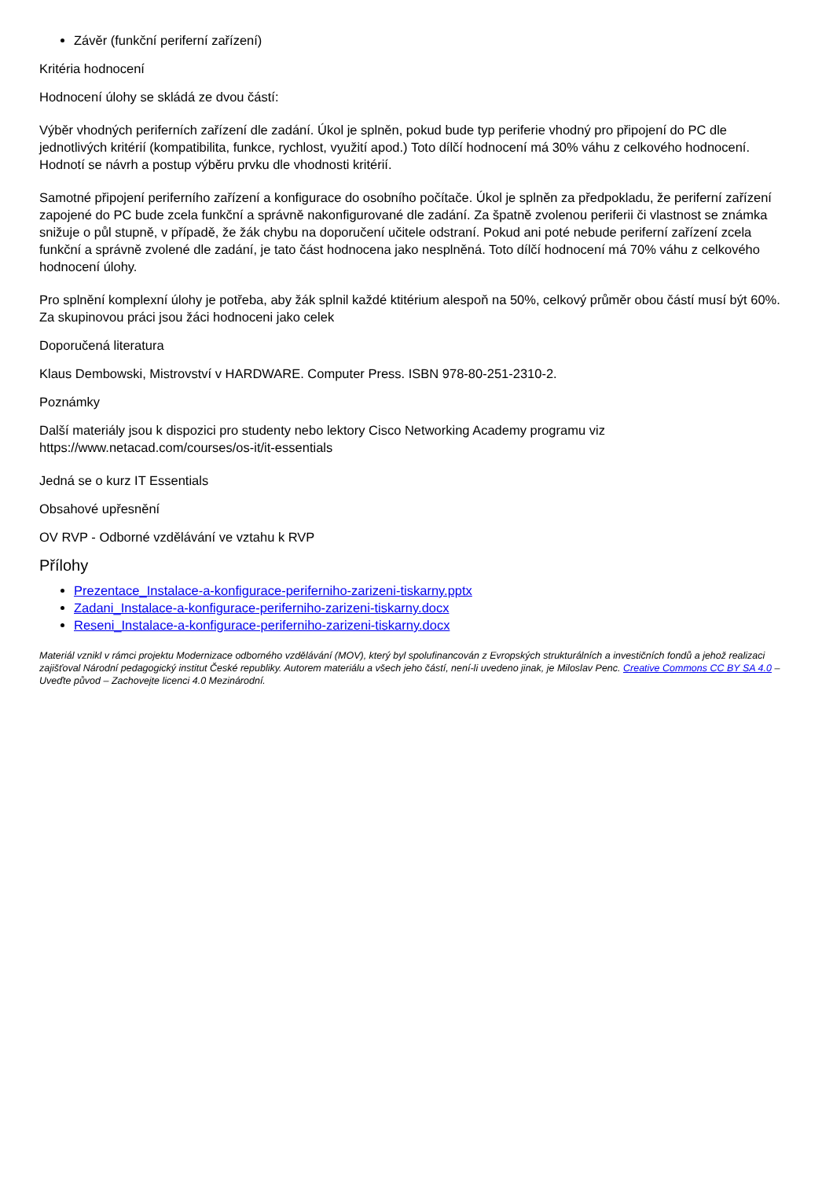Závěr (funkční periferní zařízení)
Kritéria hodnocení
Hodnocení úlohy se skládá ze dvou částí:
Výběr vhodných periferních zařízení dle zadání. Úkol je splněn, pokud bude typ periferie vhodný pro připojení do PC dle jednotlivých kritérií (kompatibilita, funkce, rychlost, využití apod.) Toto dílčí hodnocení má 30% váhu z celkového hodnocení. Hodnotí se návrh a postup výběru prvku dle vhodnosti kritérií.
Samotné připojení periferního zařízení a konfigurace do osobního počítače. Úkol je splněn za předpokladu, že periferní zařízení zapojené do PC bude zcela funkční a správně nakonfigurované dle zadání. Za špatně zvolenou periferii či vlastnost se známka snižuje o půl stupně, v případě, že žák chybu na doporučení učitele odstraní. Pokud ani poté nebude periferní zařízení zcela funkční a správně zvolené dle zadání, je tato část hodnocena jako nesplněná. Toto dílčí hodnocení má 70% váhu z celkového hodnocení úlohy.
Pro splnění komplexní úlohy je potřeba, aby žák splnil každé ktitérium alespoň na 50%, celkový průměr obou částí musí být 60%. Za skupinovou práci jsou žáci hodnoceni jako celek
Doporučená literatura
Klaus Dembowski, Mistrovství v HARDWARE. Computer Press. ISBN 978-80-251-2310-2.
Poznámky
Další materiály jsou k dispozici pro studenty nebo lektory Cisco Networking Academy programu viz https://www.netacad.com/courses/os-it/it-essentials
Jedná se o kurz IT Essentials
Obsahové upřesnění
OV RVP - Odborné vzdělávání ve vztahu k RVP
Přílohy
Prezentace_Instalace-a-konfigurace-periferniho-zarizeni-tiskarny.pptx
Zadani_Instalace-a-konfigurace-periferniho-zarizeni-tiskarny.docx
Reseni_Instalace-a-konfigurace-periferniho-zarizeni-tiskarny.docx
Materiál vznikl v rámci projektu Modernizace odborného vzdělávání (MOV), který byl spolufinancován z Evropských strukturálních a investičních fondů a jehož realizaci zajišťoval Národní pedagogický institut České republiky. Autorem materiálu a všech jeho částí, není-li uvedeno jinak, je Miloslav Penc. Creative Commons CC BY SA 4.0 – Uveďte původ – Zachovejte licenci 4.0 Mezinárodní.